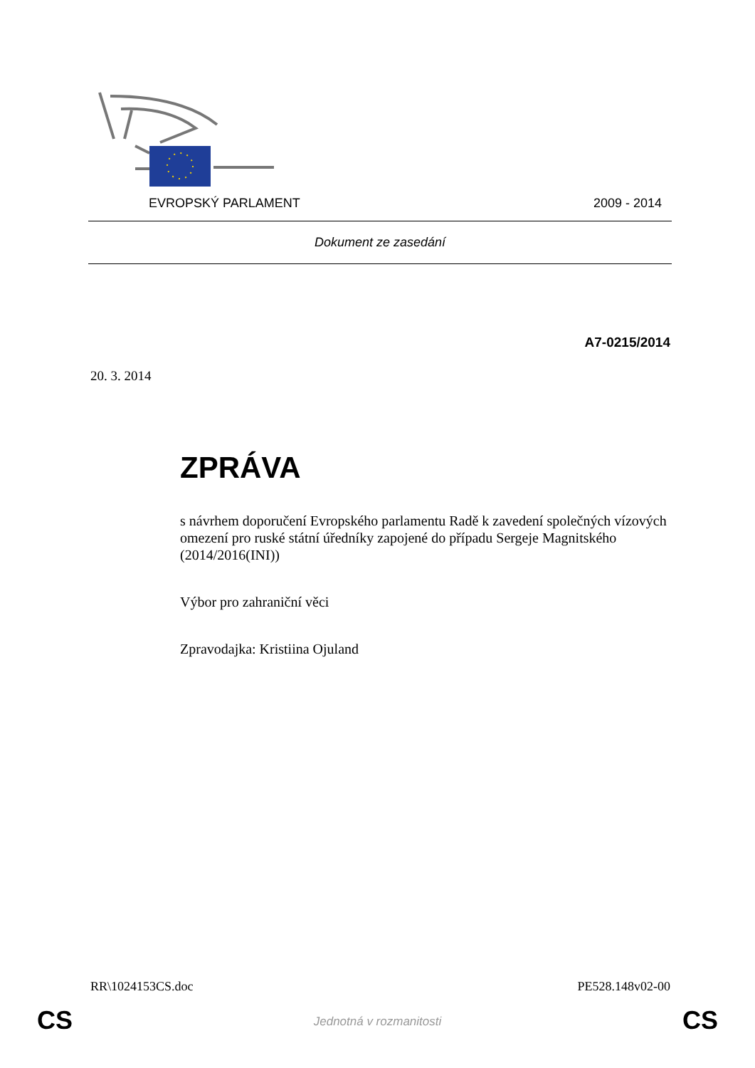EVROPSKÝ PARLAMENT 2009 - 2014
Dokument ze zasedání
A7-0215/2014
20. 3. 2014
ZPRÁVA
s návrhem doporučení Evropského parlamentu Radě k zavedení společných vízových omezení pro ruské státní úředníky zapojené do případu Sergeje Magnitského
(2014/2016(INI))
Výbor pro zahraniční věci
Zpravodajka: Kristiina Ojuland
RR\1024153CS.doc PE528.148v02-00
CS
Jednotná v rozmanitosti CS